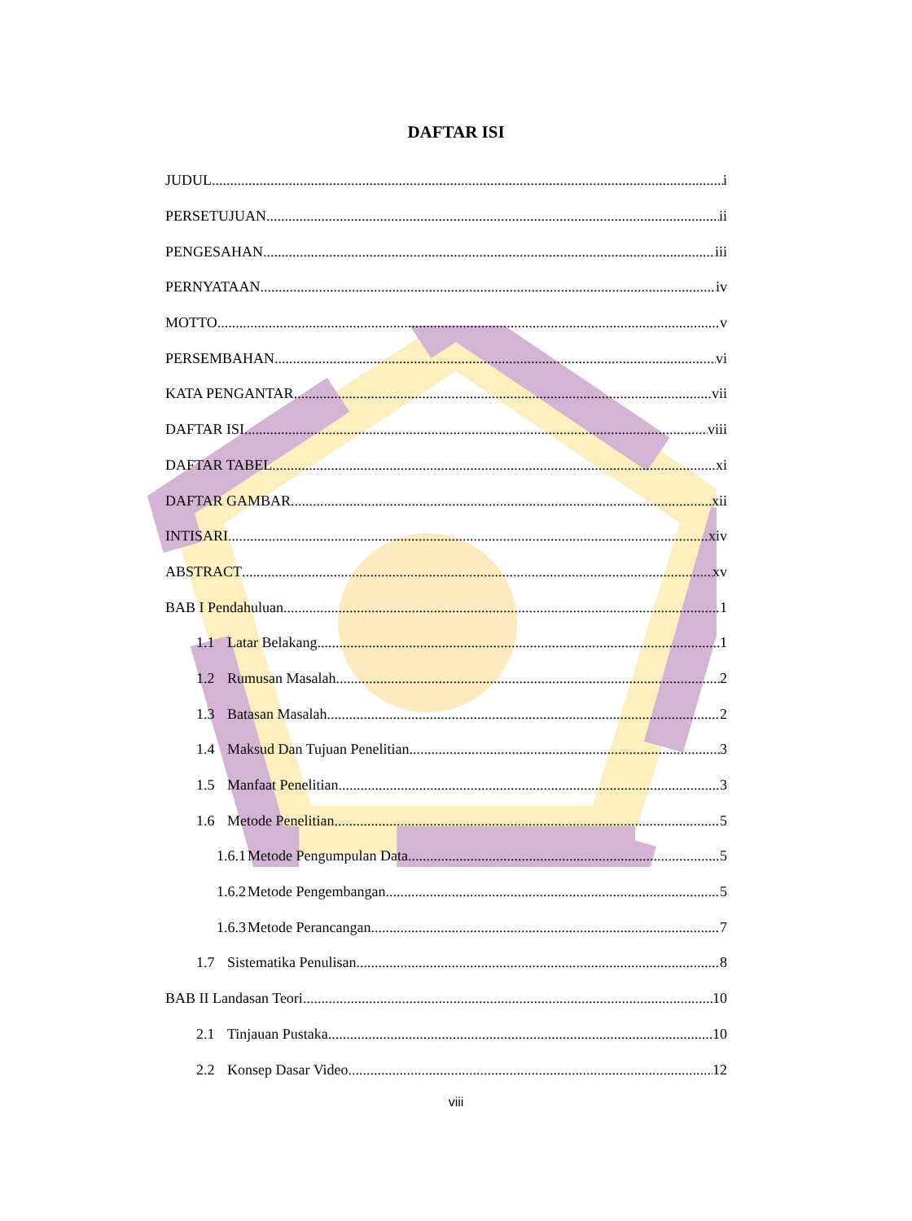DAFTAR ISI
JUDUL i
PERSETUJUAN ii
PENGESAHAN iii
PERNYATAAN iv
MOTTO v
PERSEMBAHAN vi
KATA PENGANTAR vii
DAFTAR ISI viii
DAFTAR TABEL xi
DAFTAR GAMBAR xii
INTISARI xiv
ABSTRACT xv
BAB I Pendahuluan 1
1.1 Latar Belakang 1
1.2 Rumusan Masalah 2
1.3 Batasan Masalah 2
1.4 Maksud Dan Tujuan Penelitian 3
1.5 Manfaat Penelitian 3
1.6 Metode Penelitian 5
1.6.1 Metode Pengumpulan Data 5
1.6.2 Metode Pengembangan 5
1.6.3 Metode Perancangan 7
1.7 Sistematika Penulisan 8
BAB II Landasan Teori 10
2.1 Tinjauan Pustaka 10
2.2 Konsep Dasar Video 12
viii